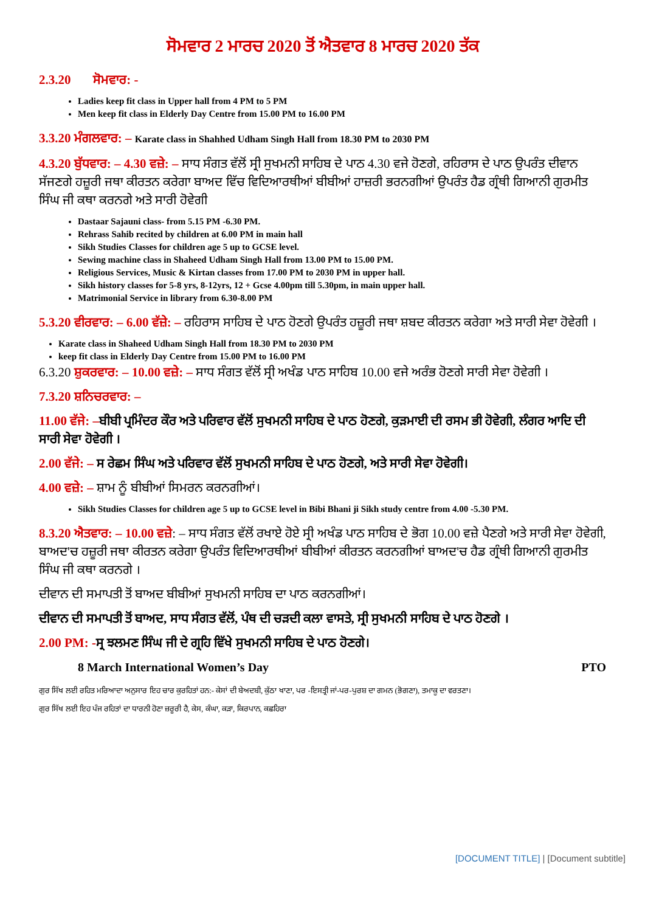ਸੋਮਵਾਰ 2 ਮਾਰਚ 2020 ਤੋਂ ਐਤਵਾਰ 8 ਮਾਰਚ 2020 ਤੱਕ
2.3.20 ਸੋਮਵਾਰ: -
Ladies keep fit class in Upper hall from 4 PM to 5 PM
Men keep fit class in Elderly Day Centre from 15.00 PM to 16.00 PM
3.3.20 ਮੰਗਲਵਾਰ: – Karate class in Shahhed Udham Singh Hall from 18.30 PM to 2030 PM
4.3.20 ਬੁੱਧਵਾਰ: – 4.30 ਵਜ਼ੇ: – ਸਾਧ ਸੰਗਤ ਵੱਲੋਂ ਸ੍ਰੀ ਸੁਖਮਨੀ ਸਾਹਿਬ ਦੇ ਪਾਠ 4.30 ਵਜੇ ਹੋਣਗੇ, ਰਹਿਰਾਸ ਦੇ ਪਾਠ ਉਪਰੰਤ ਦੀਵਾਨ ਸੱਜਣਗੇ ਹਜ਼ੂਰੀ ਜਥਾ ਕੀਰਤਨ ਕਰੇਗਾ ਬਾਅਦ ਵਿੱਚ ਵਿਦਿਆਰਥੀਆਂ ਬੀਬੀਆਂ ਹਾਜ਼ਰੀ ਭਰਨਗੀਆਂ ਉਪਰੰਤ ਹੈਡ ਗ੍ਰੰਥੀ ਗਿਆਨੀ ਗੁਰਮੀਤ ਸਿੰਘ ਜੀ ਕਥਾ ਕਰਨਗੇ ਅਤੇ ਸਾਰੀ ਹੋਵੇਗੀ
Dastaar Sajauni class- from 5.15 PM -6.30 PM.
Rehrass Sahib recited by children at 6.00 PM in main hall
Sikh Studies Classes for children age 5 up to GCSE level.
Sewing machine class in Shaheed Udham Singh Hall from 13.00 PM to 15.00 PM.
Religious Services, Music & Kirtan classes from 17.00 PM to 2030 PM in upper hall.
Sikh history classes for 5-8 yrs, 8-12yrs, 12 + Gcse 4.00pm till 5.30pm, in main upper hall.
Matrimonial Service in library from 6.30-8.00 PM
5.3.20 ਵੀਰਵਾਰ: – 6.00 ਵੱਜ਼ੇ: – ਰਹਿਰਾਸ ਸਾਹਿਬ ਦੇ ਪਾਠ ਹੋਣਗੇ ਉਪਰੰਤ ਹਜ਼ੂਰੀ ਜਥਾ ਸ਼ਬਦ ਕੀਰਤਨ ਕਰੇਗਾ ਅਤੇ ਸਾਰੀ ਸੇਵਾ ਹੋਵੇਗੀ ।
Karate class in Shaheed Udham Singh Hall from 18.30 PM to 2030 PM
keep fit class in Elderly Day Centre from 15.00 PM to 16.00 PM
6.3.20 ਸ਼ੁਕਰਵਾਰ: – 10.00 ਵਜ਼ੇ: – ਸਾਧ ਸੰਗਤ ਵੱਲੋਂ ਸ੍ਰੀ ਅਖੰਡ ਪਾਠ ਸਾਹਿਬ 10.00 ਵਜੇ ਅਰੰਭ ਹੋਣਗੇ ਸਾਰੀ ਸੇਵਾ ਹੋਵੇਗੀ ।
7.3.20 ਸ਼ਨਿਚਰਵਾਰ: –
11.00 ਵੱਜੇ: –ਬੀਬੀ ਪ੍ਰਮਿੰਦਰ ਕੌਰ ਅਤੇ ਪਰਿਵਾਰ ਵੱਲੋਂ ਸੁਖਮਨੀ ਸਾਹਿਬ ਦੇ ਪਾਠ ਹੋਣਗੇ, ਕੁੜਮਾਈ ਦੀ ਰਸਮ ਭੀ ਹੋਵੇਗੀ, ਲੰਗਰ ਆਦਿ ਦੀ ਸਾਰੀ ਸੇਵਾ ਹੋਵੇਗੀ ।
2.00 ਵੱਜੇ: – ਸ ਰੇਛਮ ਸਿੰਘ ਅਤੇ ਪਰਿਵਾਰ ਵੱਲੋਂ ਸੁਖਮਨੀ ਸਾਹਿਬ ਦੇ ਪਾਠ ਹੋਣਗੇ, ਅਤੇ ਸਾਰੀ ਸੇਵਾ ਹੋਵੇਗੀ।
4.00 ਵਜ਼ੇ: – ਸ਼ਾਮ ਨੂੰ ਬੀਬੀਆਂ ਸਿਮਰਨ ਕਰਨਗੀਆਂ।
Sikh Studies Classes for children age 5 up to GCSE level in Bibi Bhani ji Sikh study centre from 4.00 -5.30 PM.
8.3.20 ਐਤਵਾਰ: – 10.00 ਵਜ਼ੇ: – ਸਾਧ ਸੰਗਤ ਵੱਲੋਂ ਰਖਾਏ ਹੋਏ ਸ੍ਰੀ ਅਖੰਡ ਪਾਠ ਸਾਹਿਬ ਦੇ ਭੋਗ 10.00 ਵਜ਼ੇ ਪੈਣਗੇ ਅਤੇ ਸਾਰੀ ਸੇਵਾ ਹੋਵੇਗੀ, ਬਾਅਦ'ਚ ਹਜ਼ੂਰੀ ਜਥਾ ਕੀਰਤਨ ਕਰੇਗਾ ਉਪਰੰਤ ਵਿਦਿਆਰਥੀਆਂ ਬੀਬੀਆਂ ਕੀਰਤਨ ਕਰਨਗੀਆਂ ਬਾਅਦ'ਚ ਹੈਡ ਗ੍ਰੰਥੀ ਗਿਆਨੀ ਗੁਰਮੀਤ ਸਿੰਘ ਜੀ ਕਥਾ ਕਰਨਗੇ ।
ਦੀਵਾਨ ਦੀ ਸਮਾਪਤੀ ਤੋਂ ਬਾਅਦ ਬੀਬੀਆਂ ਸੁਖਮਨੀ ਸਾਹਿਬ ਦਾ ਪਾਠ ਕਰਨਗੀਆਂ।
ਦੀਵਾਨ ਦੀ ਸਮਾਪਤੀ ਤੋਂ ਬਾਅਦ, ਸਾਧ ਸੰਗਤ ਵੱਲੋਂ, ਪੰਥ ਦੀ ਚੜਦੀ ਕਲਾ ਵਾਸਤੇ, ਸ੍ਰੀ ਸੁਖਮਨੀ ਸਾਹਿਬ ਦੇ ਪਾਠ ਹੋਣਗੇ ।
2.00 PM: -ਸ੍ਰ ਝਲਮਣ ਸਿੰਘ ਜੀ ਦੇ ਗ੍ਰਹਿ ਵਿੱਖੇ ਸੁਖਮਨੀ ਸਾਹਿਬ ਦੇ ਪਾਠ ਹੋਣਗੇ।
8 March International Women’s Day PTO
ਗੁਰ ਸਿੱਖ ਲਈ ਰਹਿਤ ਮਰਿਆਦਾ ਅਨੁਸਾਰ ਇਹ ਚਾਰ ਕੁਰਹਿਤਾਂ ਹਨ:- ਕੇਸਾਂ ਦੀ ਬੇਅਦਬੀ, ਕੁੱਠਾ ਖਾਣਾ, ਪਰ -ਇਸਤ੍ਰੀ ਜਾਂ-ਪਰ-ਪੁਰਸ਼ ਦਾ ਗਮਨ (ਭੋਗਣਾ), ਤਮਾਕੂ ਦਾ ਵਰਤਣਾ।
ਗੁਰ ਸਿੱਖ ਲਈ ਇਹ ਪੰਜ ਰਹਿਤਾਂ ਦਾ ਧਾਰਨੀ ਹੋਣਾ ਜ਼ਰੂਰੀ ਹੈ, ਕੇਸ, ਕੰਘਾ, ਕੜਾ, ਕਿਰਪਾਨ, ਕਛਹਿਰਾ
[DOCUMENT TITLE] | [Document subtitle]